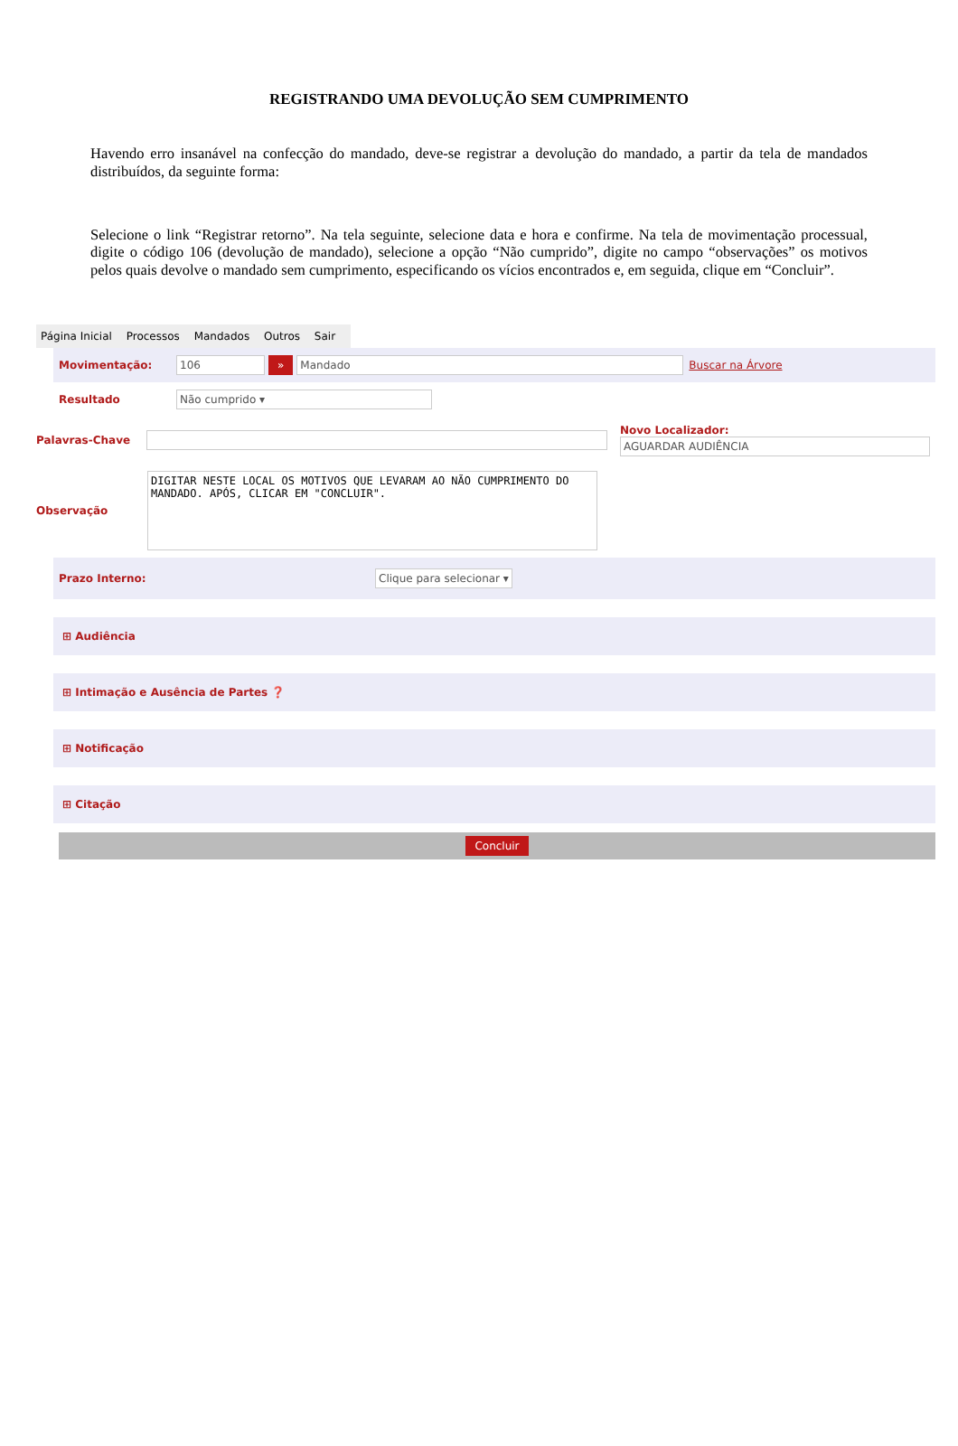REGISTRANDO UMA DEVOLUÇÃO SEM CUMPRIMENTO
Havendo erro insanável na confecção do mandado, deve-se registrar a devolução do mandado, a partir da tela de mandados distribuídos, da seguinte forma:
Selecione o link “Registrar retorno”. Na tela seguinte, selecione data e hora e confirme. Na tela de movimentação processual, digite o código 106 (devolução de mandado), selecione a opção “Não cumprido”, digite no campo “observações” os motivos pelos quais devolve o mandado sem cumprimento, especificando os vícios encontrados e, em seguida, clique em “Concluir”.
Página Inicial Processos Mandados Outros Sair
Movimentação: 106 » Mandado Buscar na Árvore
Resultado Não cumprido ▾
Palavras-Chave
Novo Localizador:
AGUARDAR AUDIÊNCIA
Observação
DIGITAR NESTE LOCAL OS MOTIVOS QUE LEVARAM AO NÃO CUMPRIMENTO DO MANDADO. APÓS, CLICAR EM "CONCLUIR".
Prazo Interno: Clique para selecionar ▾
⊞ Audiência
⊞ Intimação e Ausência de Partes ❓
⊞ Notificação
⊞ Citação
Concluir